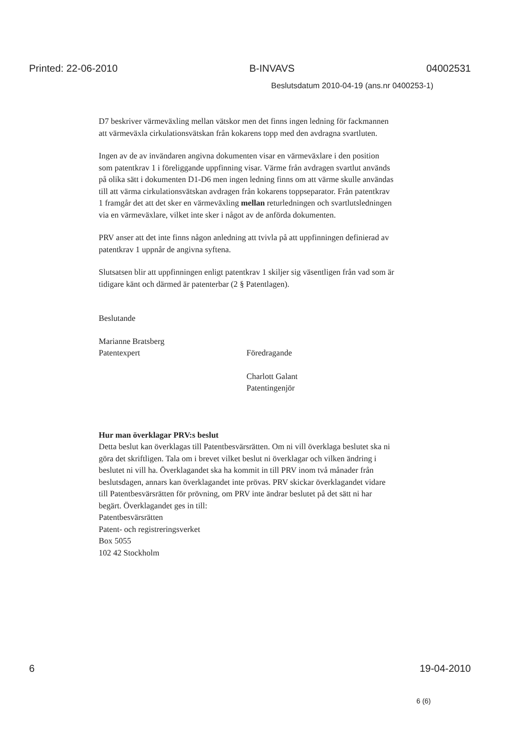Printed: 22-06-2010 B-INVAVS 04002531
Beslutsdatum 2010-04-19 (ans.nr 0400253-1)
D7 beskriver värmeväxling mellan vätskor men det finns ingen ledning för fackmannen att värmeväxla cirkulationsvätskan från kokarens topp med den avdragna svartluten.
Ingen av de av invändaren angivna dokumenten visar en värmeväxlare i den position som patentkrav 1 i föreliggande uppfinning visar. Värme från avdragen svartlut används på olika sätt i dokumenten D1-D6 men ingen ledning finns om att värme skulle användas till att värma cirkulationsvätskan avdragen från kokarens toppseparator. Från patentkrav 1 framgår det att det sker en värmeväxling mellan returledningen och svartlutsledningen via en värmeväxlare, vilket inte sker i något av de anförda dokumenten.
PRV anser att det inte finns någon anledning att tvivla på att uppfinningen definierad av patentkrav 1 uppnår de angivna syftena.
Slutsatsen blir att uppfinningen enligt patentkrav 1 skiljer sig väsentligen från vad som är tidigare känt och därmed är patenterbar (2 § Patentlagen).
Beslutande
Marianne Bratsberg
Patentexpert
Föredragande
Charlott Galant
Patentingenjör
Hur man överklagar PRV:s beslut
Detta beslut kan överklagas till Patentbesvärsrätten. Om ni vill överklaga beslutet ska ni göra det skriftligen. Tala om i brevet vilket beslut ni överklagar och vilken ändring i beslutet ni vill ha. Överklagandet ska ha kommit in till PRV inom två månader från beslutsdagen, annars kan överklagandet inte prövas. PRV skickar överklagandet vidare till Patentbesvärsrätten för prövning, om PRV inte ändrar beslutet på det sätt ni har begärt. Överklagandet ges in till:
Patentbesvärsrätten
Patent- och registreringsverket
Box 5055
102 42 Stockholm
6 19-04-2010
6 (6)